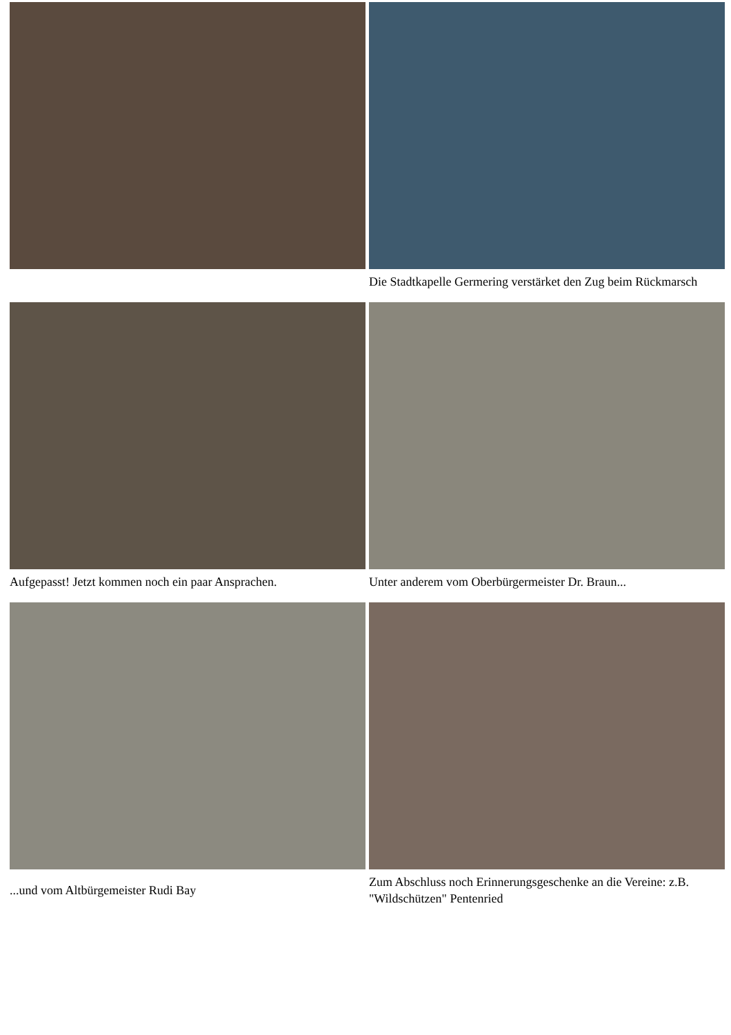Die Stadtkapelle Germering verstärket den Zug beim Rückmarsch
Aufgepasst! Jetzt kommen noch ein paar Ansprachen.
Unter anderem vom Oberbürgermeister Dr. Braun...
...und vom Altbürgemeister Rudi Bay
Zum Abschluss noch Erinnerungsgeschenke an die Vereine: z.B. "Wildschützen" Pentenried